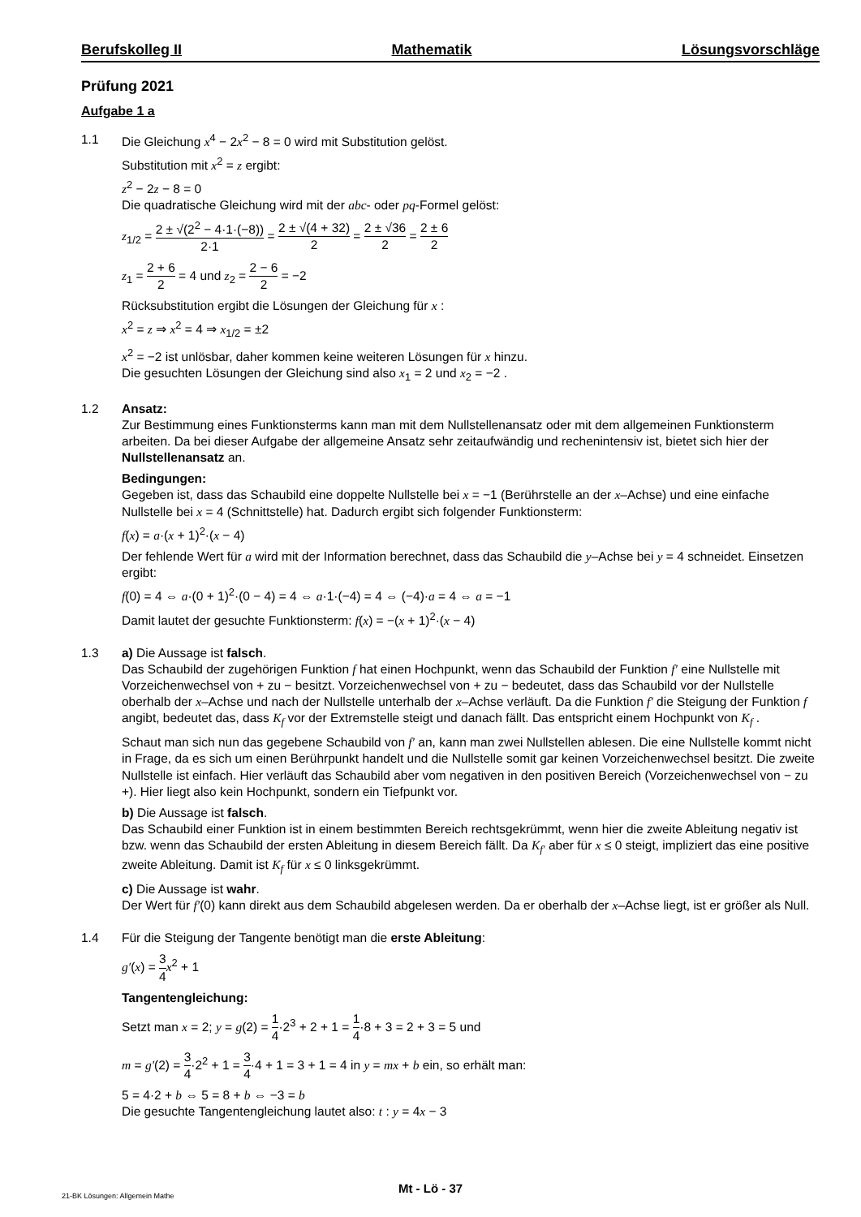Berufskolleg II Mathematik Lösungsvorschläge
Prüfung 2021
Aufgabe 1 a
1.1 Die Gleichung x<sup>4</sup> − 2x<sup>2</sup> − 8 = 0 wird mit Substitution gelöst.
Substitution mit x<sup>2</sup> = z ergibt:
z<sup>2</sup> − 2z − 8 = 0
Die quadratische Gleichung wird mit der abc- oder pq-Formel gelöst:
z<sub>1/2</sub> = 2 ± √(2<sup>2</sup> − 4·1·(−8)) 2·1 = 2 ± √(4 + 32) 2 = 2 ± √36 2 = 2 ± 6 2
z<sub>1</sub> = 2 + 6 2 = 4 und z<sub>2</sub> = 2 − 6 2 = −2
Rücksubstitution ergibt die Lösungen der Gleichung für x :
x<sup>2</sup> = z ⇒ x<sup>2</sup> = 4 ⇒ x<sub>1/2</sub> = ±2
x<sup>2</sup> = −2 ist unlösbar, daher kommen keine weiteren Lösungen für x hinzu.
Die gesuchten Lösungen der Gleichung sind also x<sub>1</sub> = 2 und x<sub>2</sub> = −2 .
1.2 Ansatz:
Zur Bestimmung eines Funktionsterms kann man mit dem Nullstellenansatz oder mit dem allgemeinen Funktionsterm arbeiten. Da bei dieser Aufgabe der allgemeine Ansatz sehr zeitaufwändig und rechenintensiv ist, bietet sich hier der Nullstellenansatz an.
Bedingungen:
Gegeben ist, dass das Schaubild eine doppelte Nullstelle bei x = −1 (Berührstelle an der x–Achse) und eine einfache Nullstelle bei x = 4 (Schnittstelle) hat. Dadurch ergibt sich folgender Funktionsterm:
f(x) = a·(x + 1)<sup>2</sup>·(x − 4)
Der fehlende Wert für a wird mit der Information berechnet, dass das Schaubild die y–Achse bei y = 4 schneidet. Einsetzen ergibt:
f(0) = 4 ⇔ a·(0 + 1)<sup>2</sup>·(0 − 4) = 4 ⇔ a·1·(−4) = 4 ⇔ (−4)·a = 4 ⇔ a = −1
Damit lautet der gesuchte Funktionsterm: f(x) = −(x + 1)<sup>2</sup>·(x − 4)
1.3 a) Die Aussage ist falsch.
Das Schaubild der zugehörigen Funktion f hat einen Hochpunkt, wenn das Schaubild der Funktion f′ eine Nullstelle mit Vorzeichenwechsel von + zu − besitzt. Vorzeichenwechsel von + zu − bedeutet, dass das Schaubild vor der Nullstelle oberhalb der x–Achse und nach der Nullstelle unterhalb der x–Achse verläuft. Da die Funktion f′ die Steigung der Funktion f angibt, bedeutet das, dass K<sub>f</sub> vor der Extremstelle steigt und danach fällt. Das entspricht einem Hochpunkt von K<sub>f</sub> .
Schaut man sich nun das gegebene Schaubild von f′ an, kann man zwei Nullstellen ablesen. Die eine Nullstelle kommt nicht in Frage, da es sich um einen Berührpunkt handelt und die Nullstelle somit gar keinen Vorzeichenwechsel besitzt. Die zweite Nullstelle ist einfach. Hier verläuft das Schaubild aber vom negativen in den positiven Bereich (Vorzeichenwechsel von − zu +). Hier liegt also kein Hochpunkt, sondern ein Tiefpunkt vor.
b) Die Aussage ist falsch.
Das Schaubild einer Funktion ist in einem bestimmten Bereich rechtsgekrümmt, wenn hier die zweite Ableitung negativ ist bzw. wenn das Schaubild der ersten Ableitung in diesem Bereich fällt. Da K<sub>f′</sub> aber für x ≤ 0 steigt, impliziert das eine positive zweite Ableitung. Damit ist K<sub>f</sub> für x ≤ 0 linksgekrümmt.
c) Die Aussage ist wahr.
Der Wert für f′(0) kann direkt aus dem Schaubild abgelesen werden. Da er oberhalb der x–Achse liegt, ist er größer als Null.
1.4 Für die Steigung der Tangente benötigt man die erste Ableitung:
g′(x) = 3 4 x<sup>2</sup> + 1
Tangentengleichung:
Setzt man x = 2; y = g(2) = 1 4·2<sup>3</sup> + 2 + 1 = 1 4·8 + 3 = 2 + 3 = 5 und
m = g′(2) = 3 4·2<sup>2</sup> + 1 = 3 4·4 + 1 = 3 + 1 = 4 in y = mx + b ein, so erhält man:
5 = 4·2 + b ⇔ 5 = 8 + b ⇔ −3 = b
Die gesuchte Tangentengleichung lautet also: t : y = 4x − 3
Mt - Lö - 37
21-BK Lösungen: Allgemein Mathe